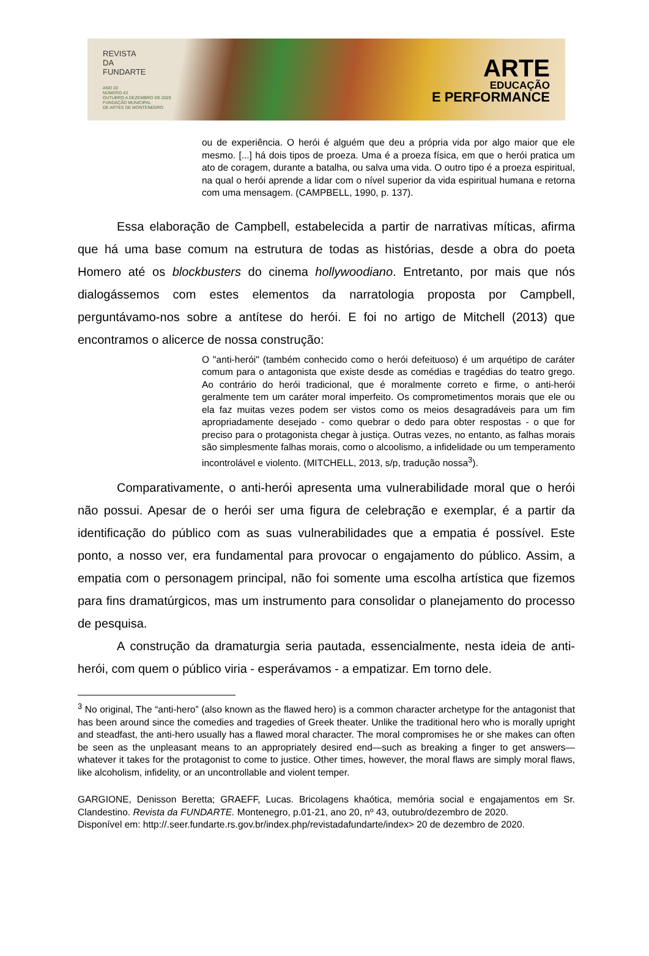REVISTA
DA
FUNDARTE
ANO 20
NÚMERO 43
OUTUBRO A DEZEMBRO DE 2020
FUNDAÇÃO MUNICIPAL
DE ARTES DE MONTENEGRO
ARTE
EDUCAÇÃO
E PERFORMANCE
ou de experiência. O herói é alguém que deu a própria vida por algo maior que ele mesmo. [...] há dois tipos de proeza. Uma é a proeza física, em que o herói pratica um ato de coragem, durante a batalha, ou salva uma vida. O outro tipo é a proeza espiritual, na qual o herói aprende a lidar com o nível superior da vida espiritual humana e retorna com uma mensagem. (CAMPBELL, 1990, p. 137).
Essa elaboração de Campbell, estabelecida a partir de narrativas míticas, afirma que há uma base comum na estrutura de todas as histórias, desde a obra do poeta Homero até os blockbusters do cinema hollywoodiano. Entretanto, por mais que nós dialogássemos com estes elementos da narratologia proposta por Campbell, perguntávamo-nos sobre a antítese do herói. E foi no artigo de Mitchell (2013) que encontramos o alicerce de nossa construção:
O "anti-herói" (também conhecido como o herói defeituoso) é um arquétipo de caráter comum para o antagonista que existe desde as comédias e tragédias do teatro grego. Ao contrário do herói tradicional, que é moralmente correto e firme, o anti-herói geralmente tem um caráter moral imperfeito. Os comprometimentos morais que ele ou ela faz muitas vezes podem ser vistos como os meios desagradáveis para um fim apropriadamente desejado - como quebrar o dedo para obter respostas - o que for preciso para o protagonista chegar à justiça. Outras vezes, no entanto, as falhas morais são simplesmente falhas morais, como o alcoolismo, a infidelidade ou um temperamento incontrolável e violento. (MITCHELL, 2013, s/p, tradução nossa<sup>3</sup>).
Comparativamente, o anti-herói apresenta uma vulnerabilidade moral que o herói não possui. Apesar de o herói ser uma figura de celebração e exemplar, é a partir da identificação do público com as suas vulnerabilidades que a empatia é possível. Este ponto, a nosso ver, era fundamental para provocar o engajamento do público. Assim, a empatia com o personagem principal, não foi somente uma escolha artística que fizemos para fins dramatúrgicos, mas um instrumento para consolidar o planejamento do processo de pesquisa.
A construção da dramaturgia seria pautada, essencialmente, nesta ideia de anti-herói, com quem o público viria - esperávamos - a empatizar. Em torno dele.
<sup>3</sup> No original, The “anti-hero” (also known as the flawed hero) is a common character archetype for the antagonist that has been around since the comedies and tragedies of Greek theater. Unlike the traditional hero who is morally upright and steadfast, the anti-hero usually has a flawed moral character. The moral compromises he or she makes can often be seen as the unpleasant means to an appropriately desired end—such as breaking a finger to get answers—whatever it takes for the protagonist to come to justice. Other times, however, the moral flaws are simply moral flaws, like alcoholism, infidelity, or an uncontrollable and violent temper.
GARGIONE, Denisson Beretta; GRAEFF, Lucas. Bricolagens khaótica, memória social e engajamentos em Sr. Clandestino. Revista da FUNDARTE. Montenegro, p.01-21, ano 20, nº 43, outubro/dezembro de 2020.
Disponível em: http://.seer.fundarte.rs.gov.br/index.php/revistadafundarte/index> 20 de dezembro de 2020.